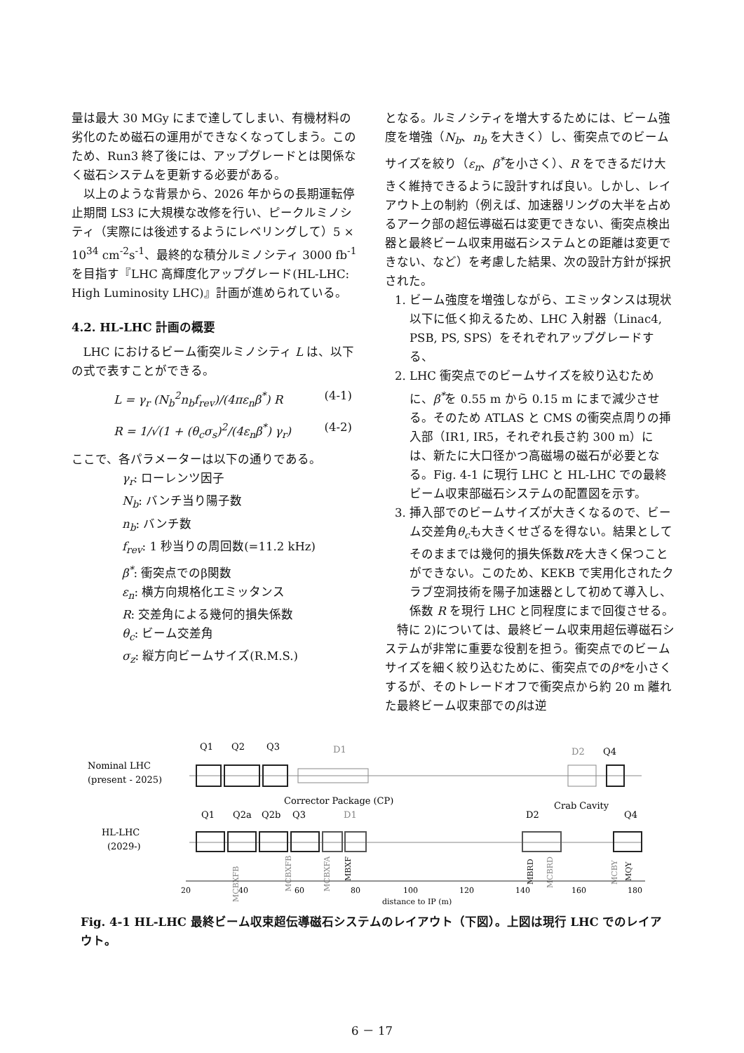量は最大 30 MGy にまで達してしまい、有機材料の劣化のため磁石の運用ができなくなってしまう。このため、Run3 終了後には、アップグレードとは関係なく磁石システムを更新する必要がある。
以上のような背景から、2026 年からの長期運転停止期間 LS3 に大規模な改修を行い、ピークルミノシティ（実際には後述するようにレベリングして）5 × 10<sup>34</sup> cm<sup>-2</sup>s<sup>-1</sup>、最終的な積分ルミノシティ 3000 fb<sup>-1</sup> を目指す『LHC 高輝度化アップグレード(HL-LHC: High Luminosity LHC)』計画が進められている。
4.2. HL-LHC 計画の概要
LHC におけるビーム衝突ルミノシティ L は、以下の式で表すことができる。
L = γ<sub>r</sub> (N<sub>b</sub><sup>2</sup>n<sub>b</sub>f<sub>rev</sub>)/(4πε<sub>n</sub>β<sup>*</sup>) R (4-1)
R = 1/√(1 + (θ<sub>c</sub>σ<sub>s</sub>)<sup>2</sup>/(4ε<sub>n</sub>β<sup>*</sup>) γ<sub>r</sub>) (4-2)
ここで、各パラメーターは以下の通りである。
γ<sub>r</sub>: ローレンツ因子
N<sub>b</sub>: バンチ当り陽子数
n<sub>b</sub>: バンチ数
f<sub>rev</sub>: 1 秒当りの周回数(=11.2 kHz)
β<sup>*</sup>: 衝突点でのβ関数
ε<sub>n</sub>: 横方向規格化エミッタンス
R: 交差角による幾何的損失係数
θ<sub>c</sub>: ビーム交差角
σ<sub>z</sub>: 縦方向ビームサイズ(R.M.S.)
となる。ルミノシティを増大するためには、ビーム強度を増強（N<sub>b</sub>、n<sub>b</sub> を大きく）し、衝突点でのビームサイズを絞り（ε<sub>n</sub>、β<sup>*</sup>を小さく）、R をできるだけ大きく維持できるように設計すれば良い。しかし、レイアウト上の制約（例えば、加速器リングの大半を占めるアーク部の超伝導磁石は変更できない、衝突点検出器と最終ビーム収束用磁石システムとの距離は変更できない、など）を考慮した結果、次の設計方針が採択された。
1. ビーム強度を増強しながら、エミッタンスは現状以下に低く抑えるため、LHC 入射器（Linac4, PSB, PS, SPS）をそれぞれアップグレードする、
2. LHC 衝突点でのビームサイズを絞り込むために、β<sup>*</sup>を 0.55 m から 0.15 m にまで減少させる。そのため ATLAS と CMS の衝突点周りの挿入部（IR1, IR5，それぞれ長さ約 300 m）には、新たに大口径かつ高磁場の磁石が必要となる。Fig. 4-1 に現行 LHC と HL-LHC での最終ビーム収束部磁石システムの配置図を示す。
3. 挿入部でのビームサイズが大きくなるので、ビーム交差角θ<sub>c</sub>も大きくせざるを得ない。結果としてそのままでは幾何的損失係数Rを大きく保つことができない。このため、KEKB で実用化されたクラブ空洞技術を陽子加速器として初めて導入し、係数 R を現行 LHC と同程度にまで回復させる。
特に 2)については、最終ビーム収束用超伝導磁石システムが非常に重要な役割を担う。衝突点でのビームサイズを細く絞り込むために、衝突点でのβ*を小さくするが、そのトレードオフで衝突点から約 20 m 離れた最終ビーム収束部でのβは逆
Nominal LHC
(present - 2025)
HL-LHC
(2029-)
Q1
Q2
Q3
D1
D2
Q4
Corrector Package (CP)
Crab Cavity
Q1
Q2a
Q2b
Q3
D1
D2
Q4
MCBXFB
MCBXFB
MCBXFA
MBXF
MBRD
MCBRD
MCBY
MQY
20
40
60
80
100
120
140
160
180
distance to IP (m)
Fig. 4-1 HL-LHC 最終ビーム収束超伝導磁石システムのレイアウト（下図）。上図は現行 LHC でのレイアウト。
6 － 17